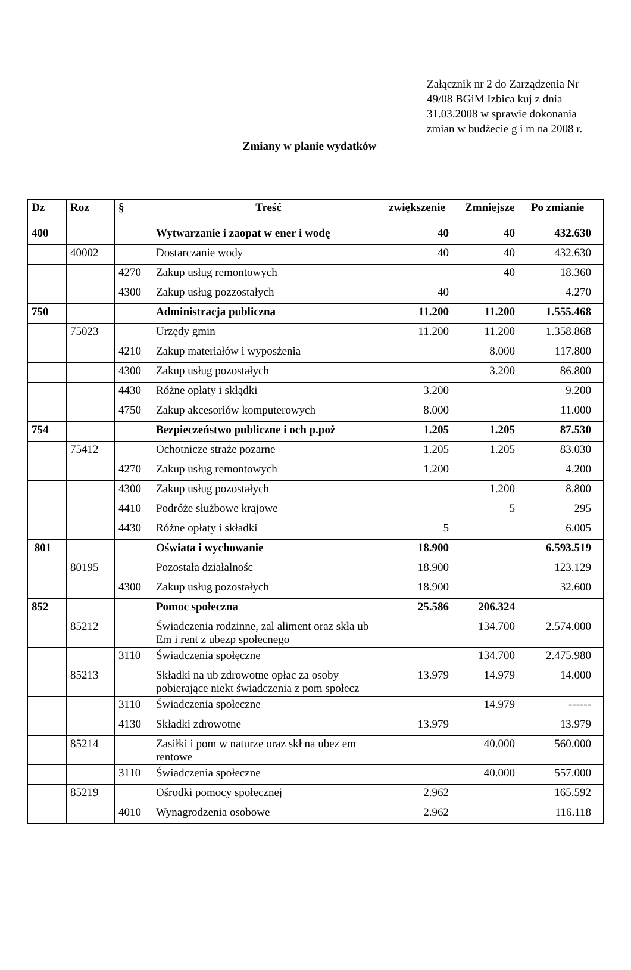Załącznik nr 2 do Zarządzenia Nr 49/08 BGiM Izbica kuj z dnia 31.03.2008 w sprawie dokonania zmian w budżecie g i m na 2008 r.
Zmiany w planie wydatków
| Dz | Roz | § | Treść | zwiększenie | Zmniejsze | Po zmianie |
| --- | --- | --- | --- | --- | --- | --- |
| 400 | | | Wytwarzanie i zaopat w ener i wodę | 40 | 40 | 432.630 |
| | 40002 | | Dostarczanie wody | 40 | 40 | 432.630 |
| | | 4270 | Zakup usług remontowych | | 40 | 18.360 |
| | | 4300 | Zakup usług pozzostałych | 40 | | 4.270 |
| 750 | | | Administracja publiczna | 11.200 | 11.200 | 1.555.468 |
| | 75023 | | Urzędy gmin | 11.200 | 11.200 | 1.358.868 |
| | | 4210 | Zakup materiałów i wyposżenia | | 8.000 | 117.800 |
| | | 4300 | Zakup usług pozostałych | | 3.200 | 86.800 |
| | | 4430 | Różne opłaty i skłądki | 3.200 | | 9.200 |
| | | 4750 | Zakup akcesoriów komputerowych | 8.000 | | 11.000 |
| 754 | | | Bezpieczeństwo publiczne i och p.poż | 1.205 | 1.205 | 87.530 |
| | 75412 | | Ochotnicze straże pozarne | 1.205 | 1.205 | 83.030 |
| | | 4270 | Zakup usług remontowych | 1.200 | | 4.200 |
| | | 4300 | Zakup usług pozostałych | | 1.200 | 8.800 |
| | | 4410 | Podróże służbowe krajowe | | 5 | 295 |
| | | 4430 | Różne opłaty i składki | 5 | | 6.005 |
| 801 | | | Oświata i wychowanie | 18.900 | | 6.593.519 |
| | 80195 | | Pozostała działalnośc | 18.900 | | 123.129 |
| | | 4300 | Zakup usług pozostałych | 18.900 | | 32.600 |
| 852 | | | Pomoc społeczna | 25.586 | 206.324 | |
| | 85212 | | Świadczenia rodzinne, zal aliment oraz skła ub Em i rent z ubezp społecnego | | 134.700 | 2.574.000 |
| | | 3110 | Świadczenia społęczne | | 134.700 | 2.475.980 |
| | 85213 | | Składki na ub zdrowotne opłac za osoby pobierające niekt świadczenia z pom społecz | 13.979 | 14.979 | 14.000 |
| | | 3110 | Świadczenia społeczne | | 14.979 | ------ |
| | | 4130 | Składki zdrowotne | 13.979 | | 13.979 |
| | 85214 | | Zasiłki i pom w naturze oraz skł na ubez em rentowe | | 40.000 | 560.000 |
| | | 3110 | Świadczenia społeczne | | 40.000 | 557.000 |
| | 85219 | | Ośrodki pomocy społecznej | 2.962 | | 165.592 |
| | | 4010 | Wynagrodzenia osobowe | 2.962 | | 116.118 |